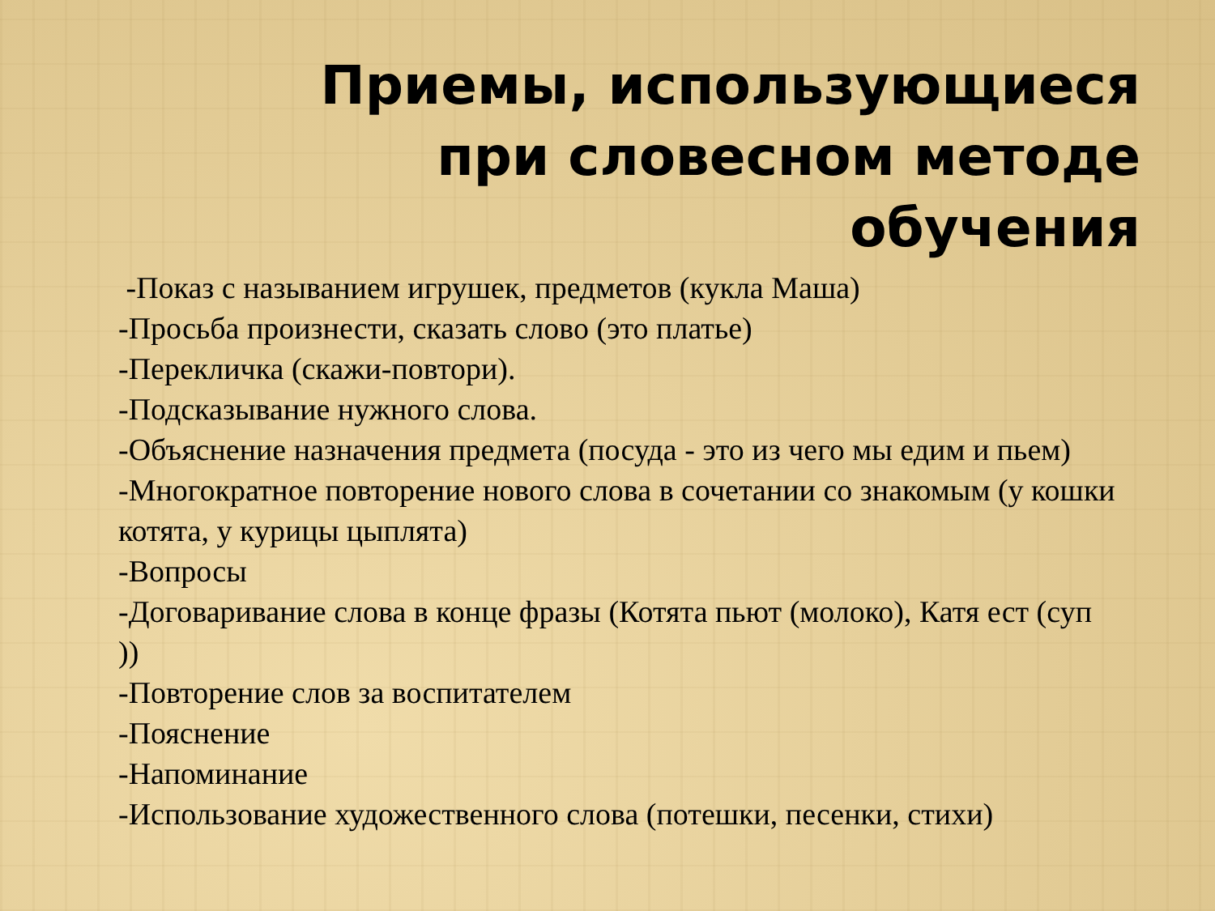Приемы, использующиеся при словесном методе обучения
-Показ с называнием игрушек, предметов (кукла Маша)
-Просьба произнести, сказать слово (это платье)
-Перекличка (скажи-повтори).
-Подсказывание нужного слова.
-Объяснение назначения предмета (посуда - это из чего мы едим и пьем)
-Многократное повторение нового слова в сочетании со знакомым (у кошки котята, у курицы цыплята)
-Вопросы
-Договаривание слова в конце фразы (Котята пьют (молоко), Катя ест (суп ))
-Повторение слов за воспитателем
-Пояснение
-Напоминание
-Использование художественного слова (потешки, песенки, стихи)